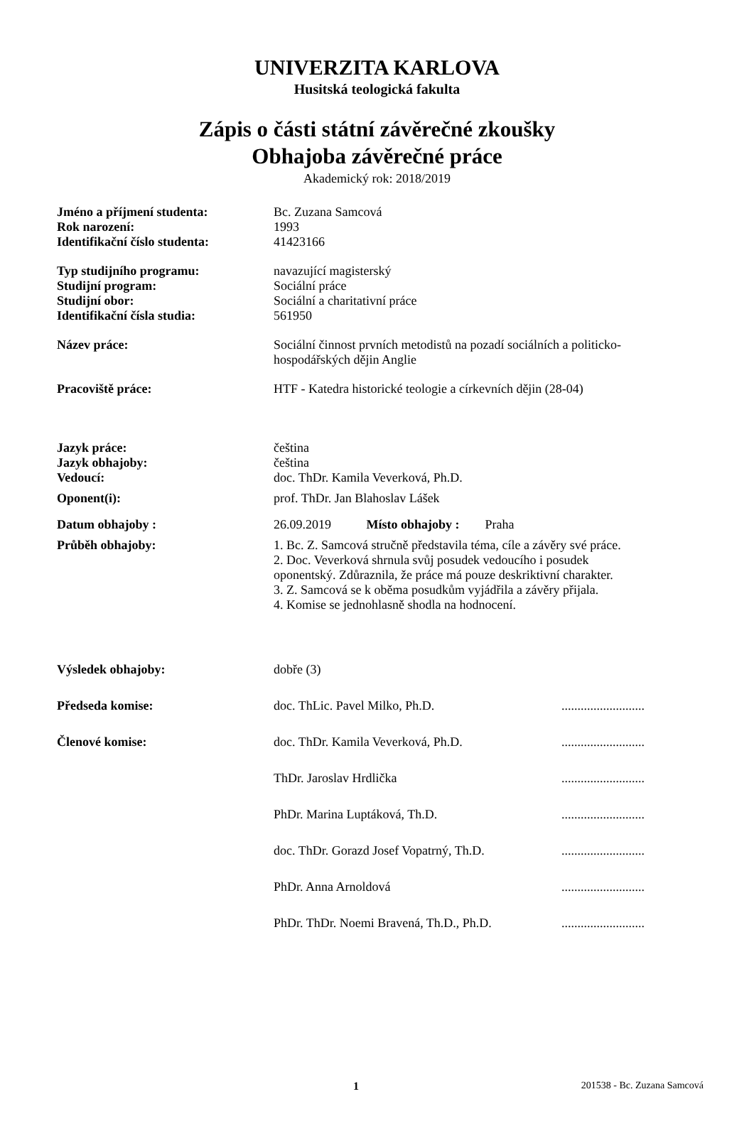UNIVERZITA KARLOVA
Husitská teologická fakulta
Zápis o části státní závěrečné zkoušky
Obhajoba závěrečné práce
Akademický rok: 2018/2019
| Jméno a příjmení studenta: | Bc. Zuzana Samcová | |
| Rok narození: | 1993 | |
| Identifikační číslo studenta: | 41423166 | |
| Typ studijního programu: | navazující magisterský | |
| Studijní program: | Sociální práce | |
| Studijní obor: | Sociální a charitativní práce | |
| Identifikační čísla studia: | 561950 | |
| Název práce: | Sociální činnost prvních metodistů na pozadí sociálních a politicko- hospodářských dějin Anglie | |
| Pracoviště práce: | HTF - Katedra historické teologie a církevních dějin (28-04) | |
| Jazyk práce: | čeština | |
| Jazyk obhajoby: | čeština | |
| Vedoucí: | doc. ThDr. Kamila Veverková, Ph.D. | |
| Oponent(i): | prof. ThDr. Jan Blahoslav Lášek | |
| Datum obhajoby : | 26.09.2019 Místo obhajoby : Praha | |
| Průběh obhajoby: | 1. Bc. Z. Samcová stručně představila téma, cíle a závěry své práce. 2. Doc. Veverková shrnula svůj posudek vedoucího i posudek oponentský. Zdůraznila, že práce má pouze deskriktivní charakter. 3. Z. Samcová se k oběma posudkům vyjádřila a závěry přijala. 4. Komise se jednohlasně shodla na hodnocení. | |
| Výsledek obhajoby: | dobře (3) | |
| Předseda komise: | doc. ThLic. Pavel Milko, Ph.D. | .......................... |
| Členové komise: | doc. ThDr. Kamila Veverková, Ph.D. | .......................... |
| | ThDr. Jaroslav Hrdlička | .......................... |
| | PhDr. Marina Luptáková, Th.D. | .......................... |
| | doc. ThDr. Gorazd Josef Vopatrný, Th.D. | .......................... |
| | PhDr. Anna Arnoldová | .......................... |
| | PhDr. ThDr. Noemi Bravená, Th.D., Ph.D. | .......................... |
1 201538 - Bc. Zuzana Samcová